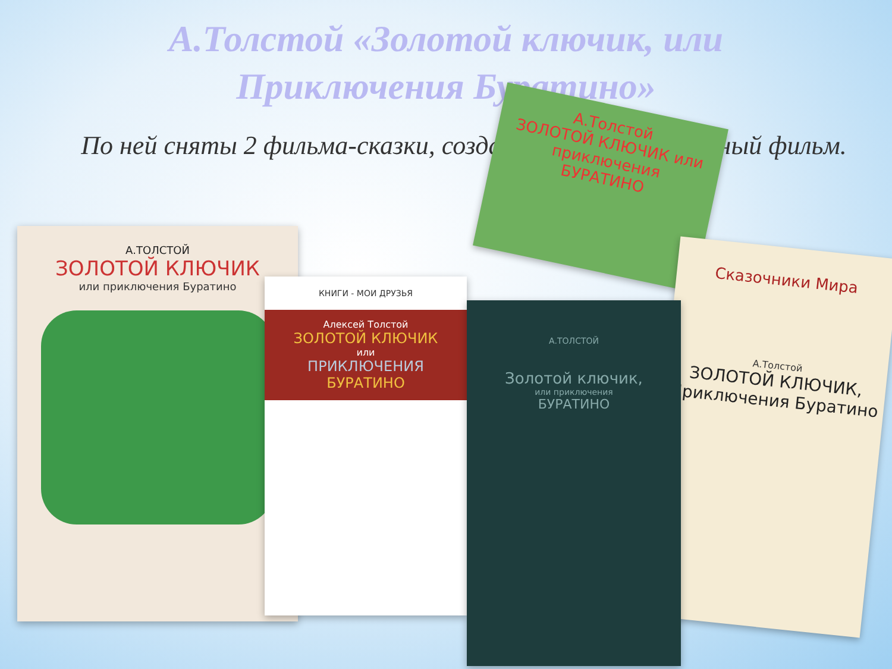А.Толстой «Золотой ключик, или
Приключения Буратино»
По ней сняты 2 фильма-сказки, создан мультипликационный фильм.
А.ТОЛСТОЙ
ЗОЛОТОЙ КЛЮЧИК
или приключения Буратино
А.Толстой
ЗОЛОТОЙ КЛЮЧИК или приключения
БУРАТИНО
Сказочники Мира
А.Толстой
ЗОЛОТОЙ КЛЮЧИК,
Приключения Буратино
КНИГИ - МОИ ДРУЗЬЯ
Алексей Толстой
ЗОЛОТОЙ КЛЮЧИК
или
ПРИКЛЮЧЕНИЯ
БУРАТИНО
А.ТОЛСТОЙ
Золотой ключик,
или приключения
БУРАТИНО